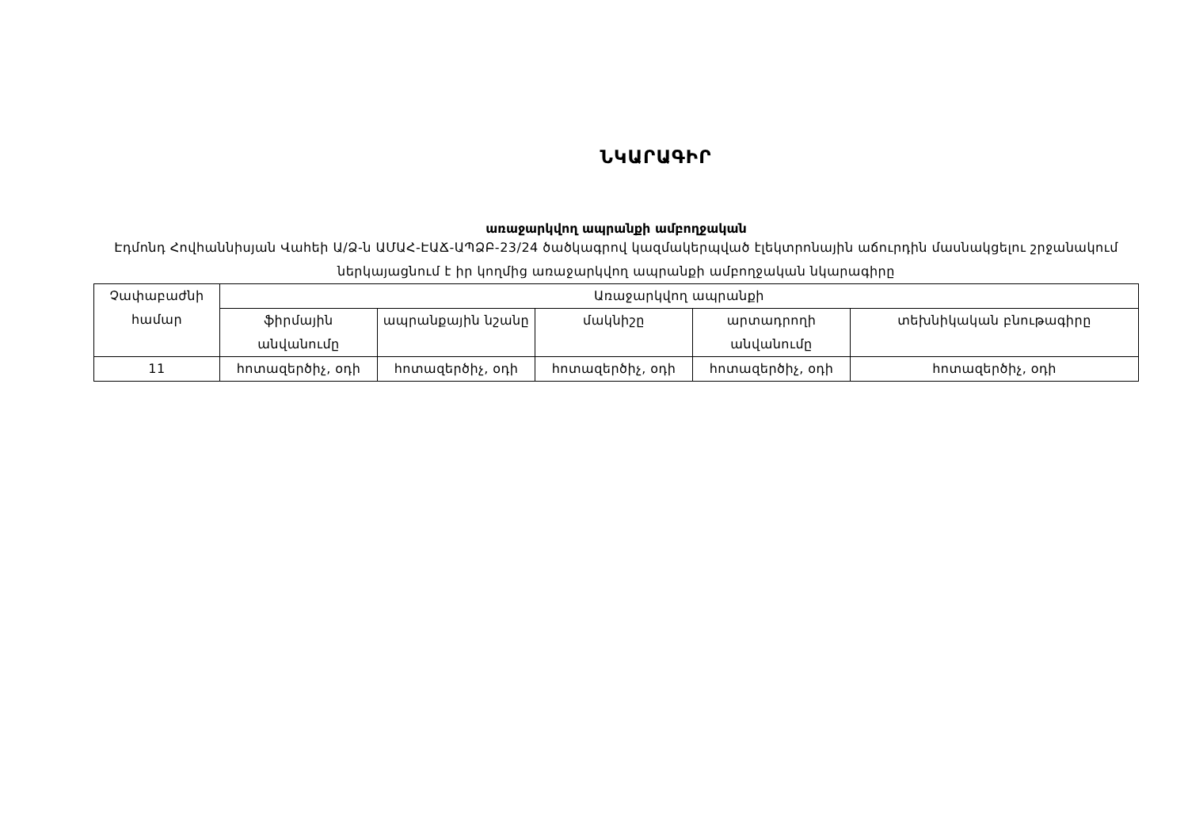ՆԿԱՐԱԳԻՐ
առաջարկվող ապրանքի ամբողջական
Էդմոնդ Հովհաննիսյան Վահեի Ա/Ձ-ն ԱՄԱՀ-ԷԱՃ-ԱՊՁԲ-23/24 ծածկագրով կազմակերպված էլեկտրոնային աճուրդին մասնակցելու շրջանակում ներկայացնում է իր կողմից առաջարկվող ապրանքի ամբողջական նկարագիրը
| Չափաբաժնի համար | Առաջարկվող ապրանքի | | | | |
| | ֆիրմային անվանումը | ապրանքային նշանը | մակնիշը | արտադրողի անվանումը | տեխնիկական բնութագիրը |
| 11 | հոտազերծիչ, օդի | հոտազերծիչ, օդի | հոտազերծիչ, օդի | հոտազերծիչ, օդի | հոտազերծիչ, օդի |